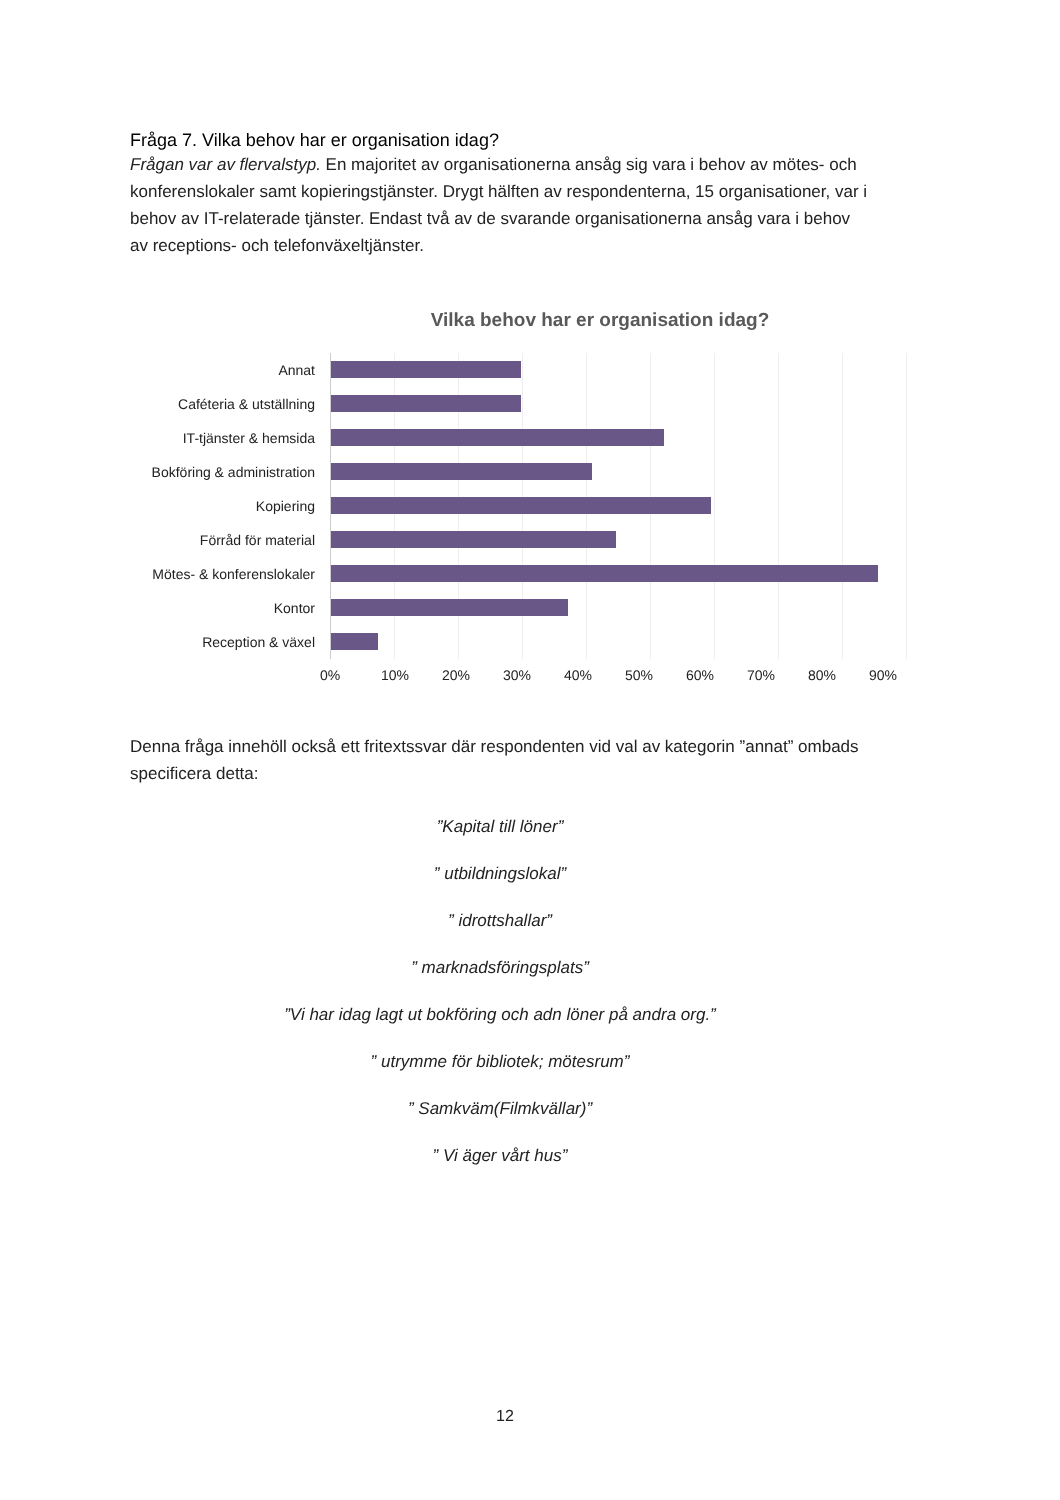Fråga 7. Vilka behov har er organisation idag?
Frågan var av flervalstyp. En majoritet av organisationerna ansåg sig vara i behov av mötes- och konferenslokaler samt kopieringstjänster. Drygt hälften av respondenterna, 15 organisationer, var i behov av IT-relaterade tjänster. Endast två av de svarande organisationerna ansåg vara i behov av receptions- och telefonväxeltjänster.
Vilka behov har er organisation idag?
Annat
Caféteria & utställning
IT-tjänster & hemsida
Bokföring & administration
Kopiering
Förråd för material
Mötes- & konferenslokaler
Kontor
Reception & växel
0% 10% 20% 30% 40% 50% 60% 70% 80% 90%
Denna fråga innehöll också ett fritextssvar där respondenten vid val av kategorin ”annat” ombads specificera detta:
”Kapital till löner”
” utbildningslokal”
” idrottshallar”
” marknadsföringsplats”
”Vi har idag lagt ut bokföring och adn löner på andra org.”
” utrymme för bibliotek; mötesrum”
” Samkväm(Filmkvällar)”
” Vi äger vårt hus”
12